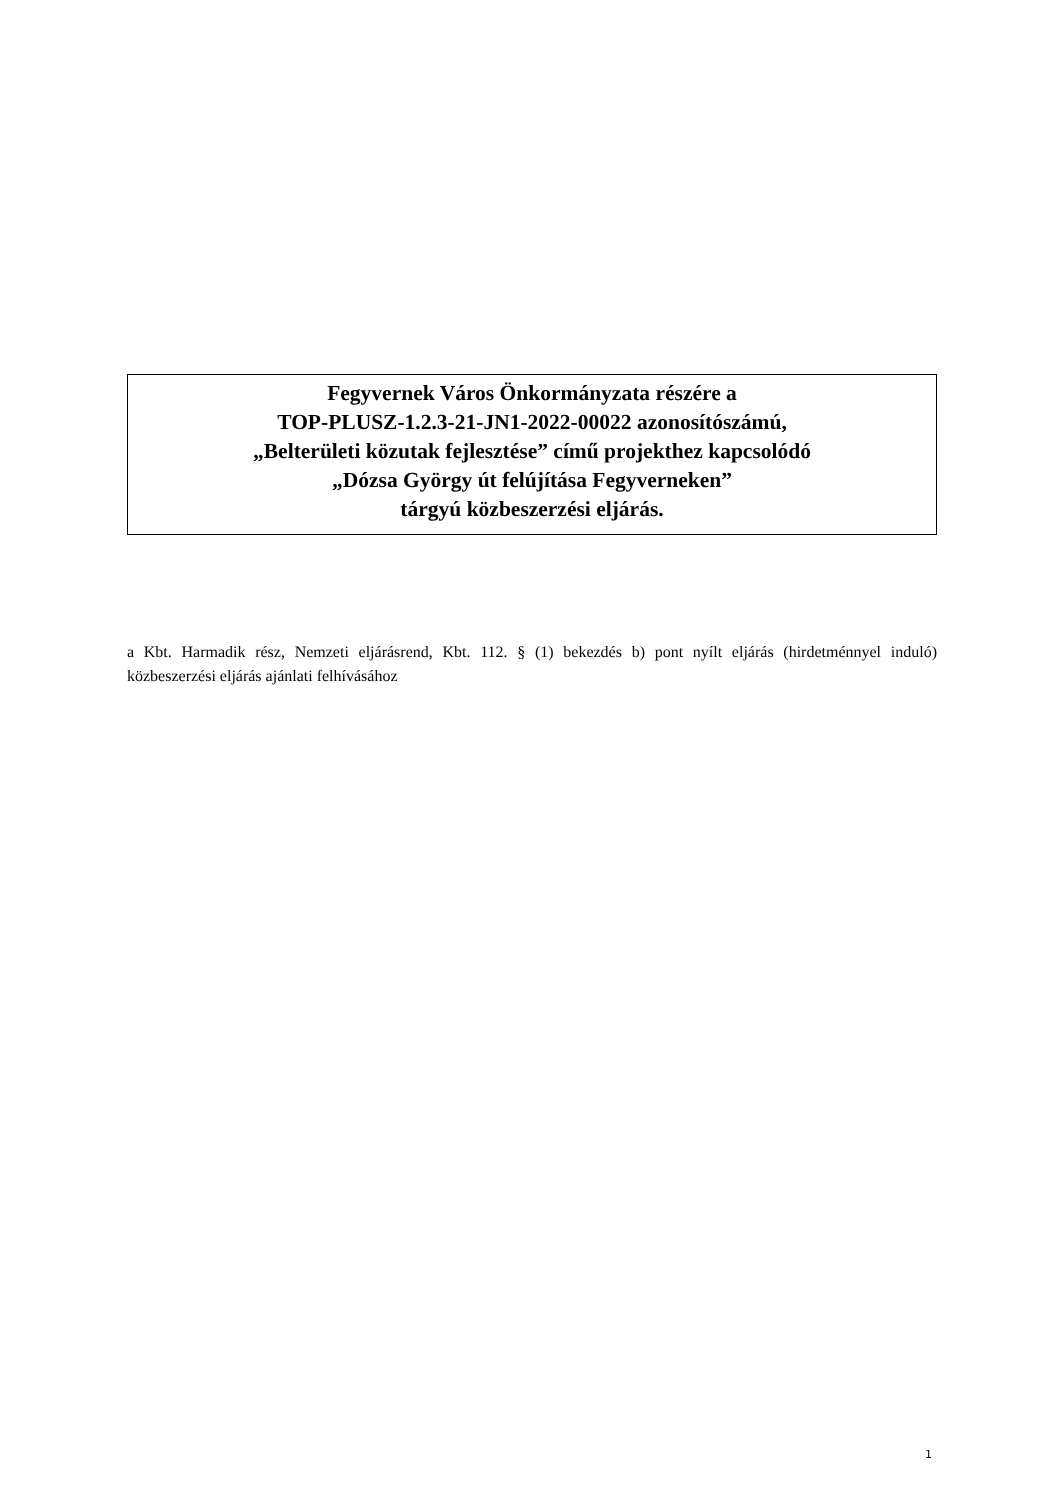Fegyvernek Város Önkormányzata részére a
TOP-PLUSZ-1.2.3-21-JN1-2022-00022 azonosítószámú,
„Belterületi közutak fejlesztése” című projekthez kapcsolódó
„Dózsa György út felújítása Fegyverneken”
tárgyú közbeszerzési eljárás.
a Kbt. Harmadik rész, Nemzeti eljárásrend, Kbt. 112. § (1) bekezdés b) pont nyílt eljárás (hirdetménnyel induló) közbeszerzési eljárás ajánlati felhívásához
1